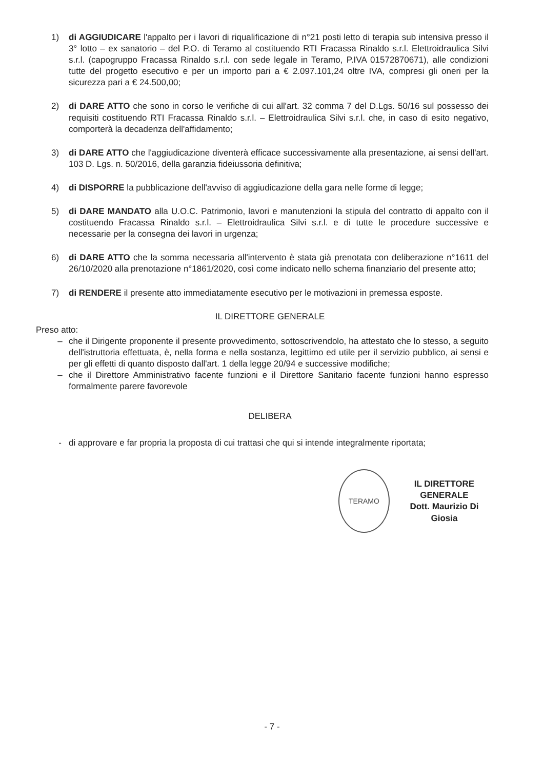1) di AGGIUDICARE l'appalto per i lavori di riqualificazione di n°21 posti letto di terapia sub intensiva presso il 3° lotto – ex sanatorio – del P.O. di Teramo al costituendo RTI Fracassa Rinaldo s.r.l. Elettroidraulica Silvi s.r.l. (capogruppo Fracassa Rinaldo s.r.l. con sede legale in Teramo, P.IVA 01572870671), alle condizioni tutte del progetto esecutivo e per un importo pari a € 2.097.101,24 oltre IVA, compresi gli oneri per la sicurezza pari a € 24.500,00;
2) di DARE ATTO che sono in corso le verifiche di cui all'art. 32 comma 7 del D.Lgs. 50/16 sul possesso dei requisiti costituendo RTI Fracassa Rinaldo s.r.l. – Elettroidraulica Silvi s.r.l. che, in caso di esito negativo, comporterà la decadenza dell'affidamento;
3) di DARE ATTO che l'aggiudicazione diventerà efficace successivamente alla presentazione, ai sensi dell'art. 103 D. Lgs. n. 50/2016, della garanzia fideiussoria definitiva;
4) di DISPORRE la pubblicazione dell'avviso di aggiudicazione della gara nelle forme di legge;
5) di DARE MANDATO alla U.O.C. Patrimonio, lavori e manutenzioni la stipula del contratto di appalto con il costituendo Fracassa Rinaldo s.r.l. – Elettroidraulica Silvi s.r.l. e di tutte le procedure successive e necessarie per la consegna dei lavori in urgenza;
6) di DARE ATTO che la somma necessaria all'intervento è stata già prenotata con deliberazione n°1611 del 26/10/2020 alla prenotazione n°1861/2020, così come indicato nello schema finanziario del presente atto;
7) di RENDERE il presente atto immediatamente esecutivo per le motivazioni in premessa esposte.
IL DIRETTORE GENERALE
Preso atto:
– che il Dirigente proponente il presente provvedimento, sottoscrivendolo, ha attestato che lo stesso, a seguito dell'istruttoria effettuata, è, nella forma e nella sostanza, legittimo ed utile per il servizio pubblico, ai sensi e per gli effetti di quanto disposto dall'art. 1 della legge 20/94 e successive modifiche;
– che il Direttore Amministrativo facente funzioni e il Direttore Sanitario facente funzioni hanno espresso formalmente parere favorevole
DELIBERA
- di approvare e far propria la proposta di cui trattasi che qui si intende integralmente riportata;
TERAMO
IL DIRETTORE GENERALE
Dott. Maurizio Di Giosia
- 7 -